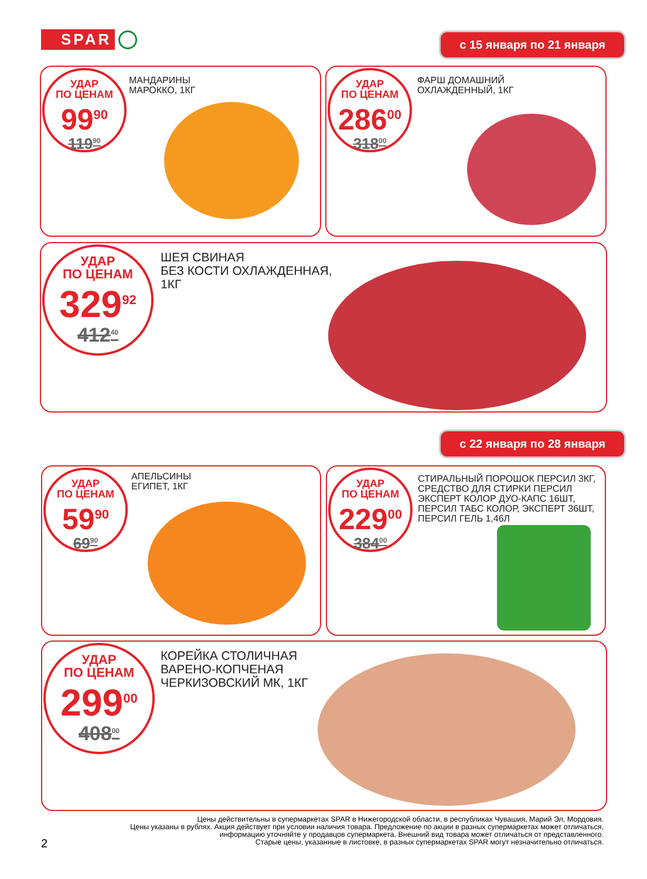SPAR с 15 января по 21 января
УДАР
ПО ЦЕНАМ
99<sup>90</sup>
119<sup>90</sup>
МАНДАРИНЫ
МАРОККО, 1КГ
УДАР
ПО ЦЕНАМ
286<sup>00</sup>
318<sup>00</sup>
ФАРШ ДОМАШНИЙ
ОХЛАЖДЕННЫЙ, 1КГ
УДАР
ПО ЦЕНАМ
329<sup>92</sup>
412<sup>40</sup>
ШЕЯ СВИНАЯ
БЕЗ КОСТИ ОХЛАЖДЕННАЯ,
1КГ
с 22 января по 28 января
УДАР
ПО ЦЕНАМ
59<sup>90</sup>
69<sup>90</sup>
АПЕЛЬСИНЫ
ЕГИПЕТ, 1КГ
УДАР
ПО ЦЕНАМ
229<sup>00</sup>
384<sup>00</sup>
СТИРАЛЬНЫЙ ПОРОШОК ПЕРСИЛ 3КГ,
СРЕДСТВО ДЛЯ СТИРКИ ПЕРСИЛ
ЭКСПЕРТ КОЛОР ДУО-КАПС 16ШТ,
ПЕРСИЛ ТАБС КОЛОР, ЭКСПЕРТ 36ШТ,
ПЕРСИЛ ГЕЛЬ 1,46Л
УДАР
ПО ЦЕНАМ
299<sup>00</sup>
408<sup>00</sup>
КОРЕЙКА СТОЛИЧНАЯ
ВАРЕНО-КОПЧЕНАЯ
ЧЕРКИЗОВСКИЙ МК, 1КГ
Цены действительны в супермаркетах SPAR в Нижегородской области, в республиках Чувашия, Марий Эл, Мордовия.
Цены указаны в рублях. Акция действует при условии наличия товара. Предложение по акции в разных супермаркетах может отличаться, информацию уточняйте у продавцов супермаркета. Внешний вид товара может отличаться от представленного.
Старые цены, указанные в листовке, в разных супермаркетах SPAR могут незначительно отличаться.
2